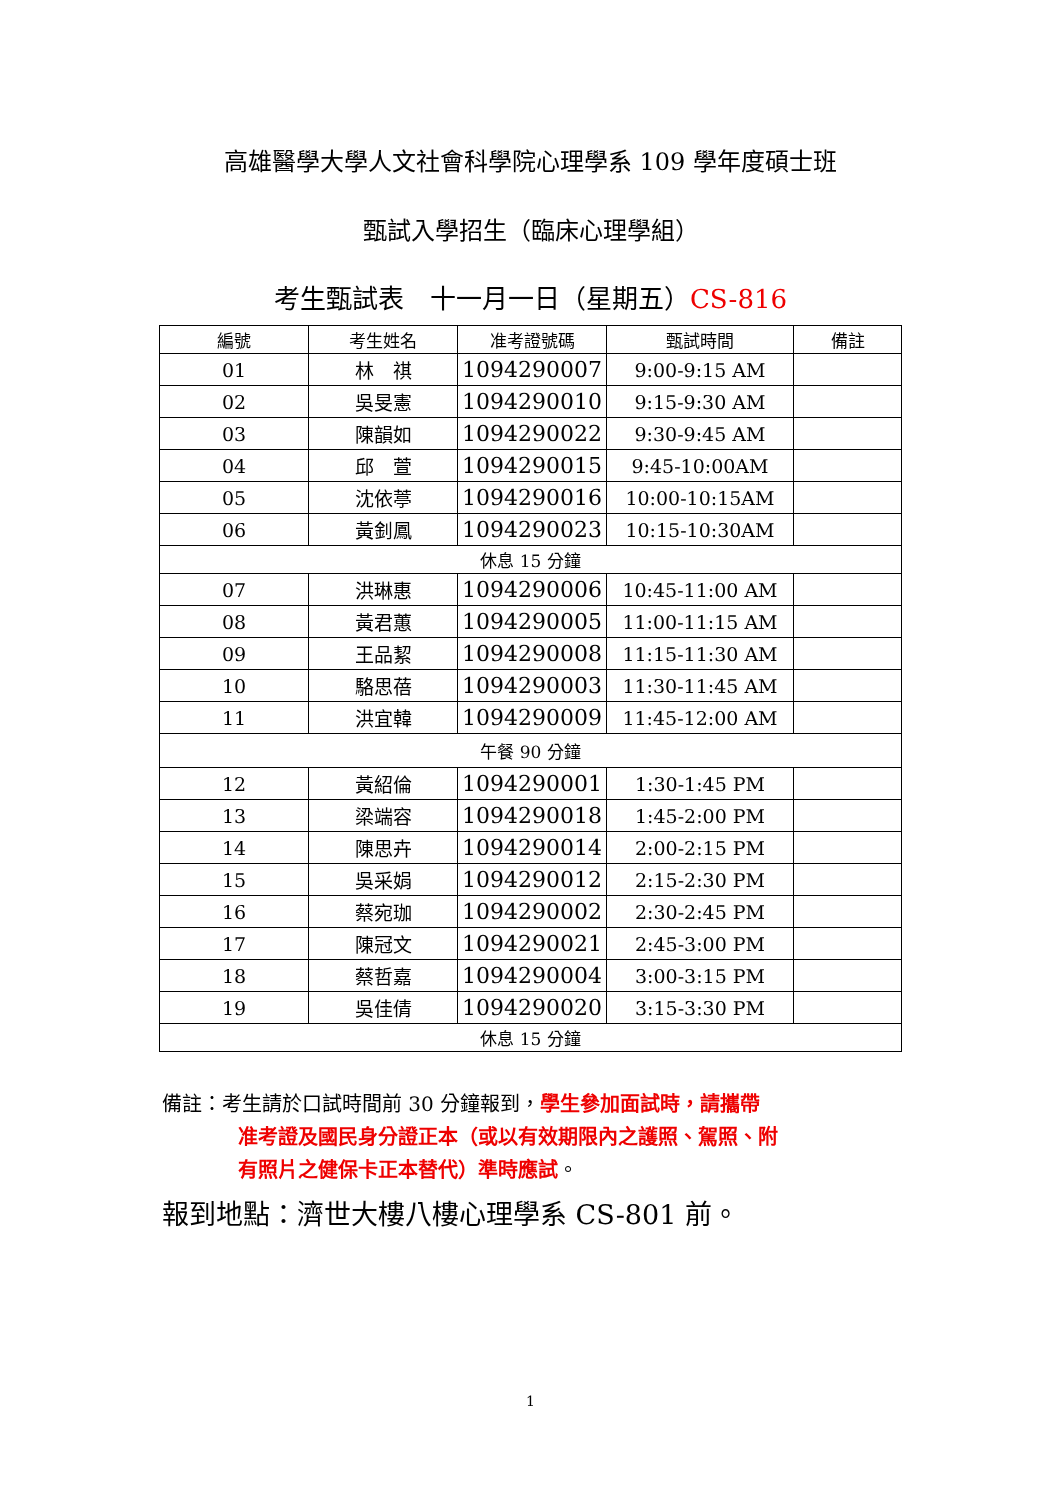高雄醫學大學人文社會科學院心理學系 109 學年度碩士班
甄試入學招生（臨床心理學組）
考生甄試表　十一月一日（星期五）CS-816
| 編號 | 考生姓名 | 准考證號碼 | 甄試時間 | 備註 |
| --- | --- | --- | --- | --- |
| 01 | 林 祺 | 1094290007 | 9:00-9:15 AM | |
| 02 | 吳旻憲 | 1094290010 | 9:15-9:30 AM | |
| 03 | 陳韻如 | 1094290022 | 9:30-9:45 AM | |
| 04 | 邱 萱 | 1094290015 | 9:45-10:00AM | |
| 05 | 沈依葶 | 1094290016 | 10:00-10:15AM | |
| 06 | 黃釗鳳 | 1094290023 | 10:15-10:30AM | |
| 休息 15 分鐘 | | | | |
| 07 | 洪琳惠 | 1094290006 | 10:45-11:00 AM | |
| 08 | 黃君蕙 | 1094290005 | 11:00-11:15 AM | |
| 09 | 王品絜 | 1094290008 | 11:15-11:30 AM | |
| 10 | 駱思蓓 | 1094290003 | 11:30-11:45 AM | |
| 11 | 洪宜韓 | 1094290009 | 11:45-12:00 AM | |
| 午餐 90 分鐘 | | | | |
| 12 | 黃紹倫 | 1094290001 | 1:30-1:45 PM | |
| 13 | 梁端容 | 1094290018 | 1:45-2:00 PM | |
| 14 | 陳思卉 | 1094290014 | 2:00-2:15 PM | |
| 15 | 吳采娟 | 1094290012 | 2:15-2:30 PM | |
| 16 | 蔡宛珈 | 1094290002 | 2:30-2:45 PM | |
| 17 | 陳冠文 | 1094290021 | 2:45-3:00 PM | |
| 18 | 蔡哲嘉 | 1094290004 | 3:00-3:15 PM | |
| 19 | 吳佳倩 | 1094290020 | 3:15-3:30 PM | |
| 休息 15 分鐘 | | | | |
備註：考生請於口試時間前 30 分鐘報到，學生參加面試時，請攜帶
准考證及國民身分證正本（或以有效期限內之護照、駕照、附
有照片之健保卡正本替代）準時應試。
報到地點：濟世大樓八樓心理學系 CS-801 前。
1